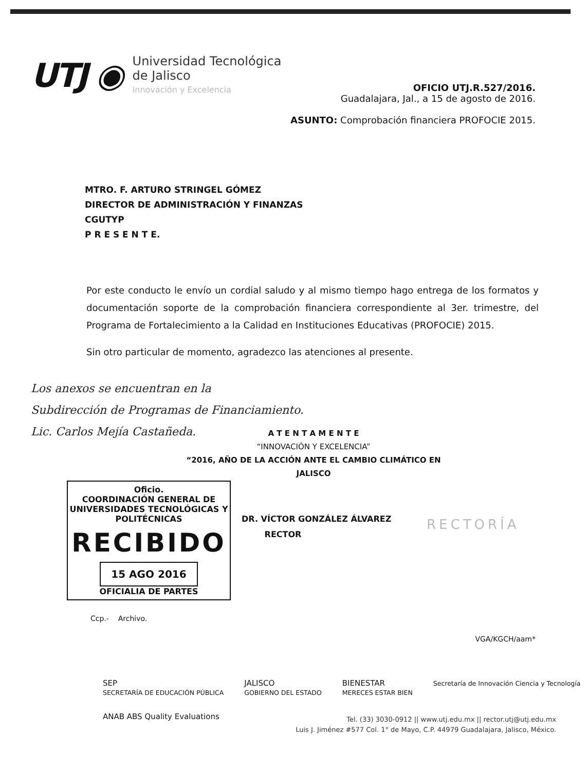UTJ ◉
Universidad Tecnológica
de Jalisco
Innovación y Excelencia
OFICIO UTJ.R.527/2016.
Guadalajara, Jal., a 15 de agosto de 2016.
ASUNTO: Comprobación financiera PROFOCIE 2015.
MTRO. F. ARTURO STRINGEL GÓMEZ
DIRECTOR DE ADMINISTRACIÓN Y FINANZAS
CGUTYP
P R E S E N T E.
Por este conducto le envío un cordial saludo y al mismo tiempo hago entrega de los formatos y documentación soporte de la comprobación financiera correspondiente al 3er. trimestre, del Programa de Fortalecimiento a la Calidad en Instituciones Educativas (PROFOCIE) 2015.
Sin otro particular de momento, agradezco las atenciones al presente.
Los anexos se encuentran en la
Subdirección de Programas de Financiamiento.
Lic. Carlos Mejía Castañeda.
A T E N T A M E N T E
“INNOVACIÓN Y EXCELENCIA”
“2016, AÑO DE LA ACCIÓN ANTE EL CAMBIO CLIMÁTICO EN JALISCO
Oficio.
COORDINACIÓN GENERAL DE UNIVERSIDADES TECNOLÓGICAS Y POLITÉCNICAS
RECIBIDO
15 AGO 2016
OFICIALIA DE PARTES
DR. VÍCTOR GONZÁLEZ ÁLVAREZ
RECTOR
RECTORÍA
Ccp.- Archivo.
VGA/KGCH/aam*
SEP
SECRETARÍA DE EDUCACIÓN PÚBLICA JALISCO
GOBIERNO DEL ESTADO BIENESTAR
MERECES ESTAR BIEN Secretaría de Innovación Ciencia y Tecnología
ANAB ABS Quality Evaluations
Tel. (33) 3030-0912 || www.utj.edu.mx || rector.utj@utj.edu.mx
Luis J. Jiménez #577 Col. 1° de Mayo, C.P. 44979 Guadalajara, Jalisco, México.